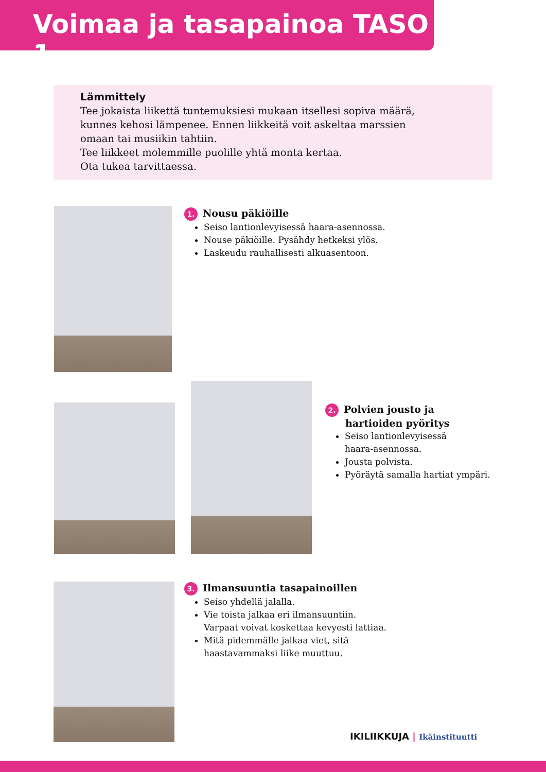Voimaa ja tasapainoa TASO 1
Lämmittely
Tee jokaista liikettä tuntemuksiesi mukaan itsellesi sopiva määrä,
kunnes kehosi lämpenee. Ennen liikkeitä voit askeltaa marssien
omaan tai musiikin tahtiin.
Tee liikkeet molemmille puolille yhtä monta kertaa.
Ota tukea tarvittaessa.
1. Nousu päkiöille
Seiso lantionlevyisessä haara-asennossa.
Nouse päkiöille. Pysähdy hetkeksi ylös.
Laskeudu rauhallisesti alkuasentoon.
2. Polvien jousto ja
hartioiden pyöritys
Seiso lantionlevyisessä
haara-asennossa.
Jousta polvista.
Pyöräytä samalla hartiat ympäri.
3. Ilmansuuntia tasapainoillen
Seiso yhdellä jalalla.
Vie toista jalkaa eri ilmansuuntiin.
Varpaat voivat koskettaa kevyesti lattiaa.
Mitä pidemmälle jalkaa viet, sitä
haastavammaksi liike muuttuu.
IKILIIKKUJA | Ikäinstituutti